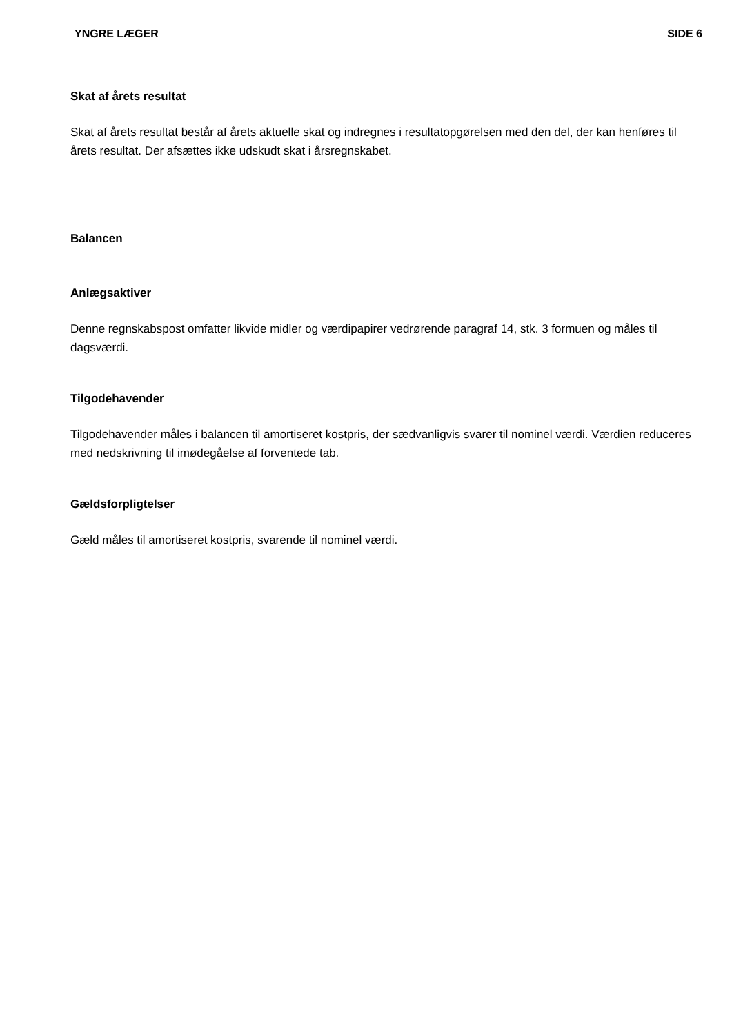YNGRE LÆGER SIDE 6
Skat af årets resultat
Skat af årets resultat består af årets aktuelle skat og indregnes i resultatopgørelsen med den del, der kan henføres til årets resultat. Der afsættes ikke udskudt skat i årsregnskabet.
Balancen
Anlægsaktiver
Denne regnskabspost omfatter likvide midler og værdipapirer vedrørende paragraf 14, stk. 3 formuen og måles til dagsværdi.
Tilgodehavender
Tilgodehavender måles i balancen til amortiseret kostpris, der sædvanligvis svarer til nominel værdi. Værdien reduceres med nedskrivning til imødegåelse af forventede tab.
Gældsforpligtelser
Gæld måles til amortiseret kostpris, svarende til nominel værdi.